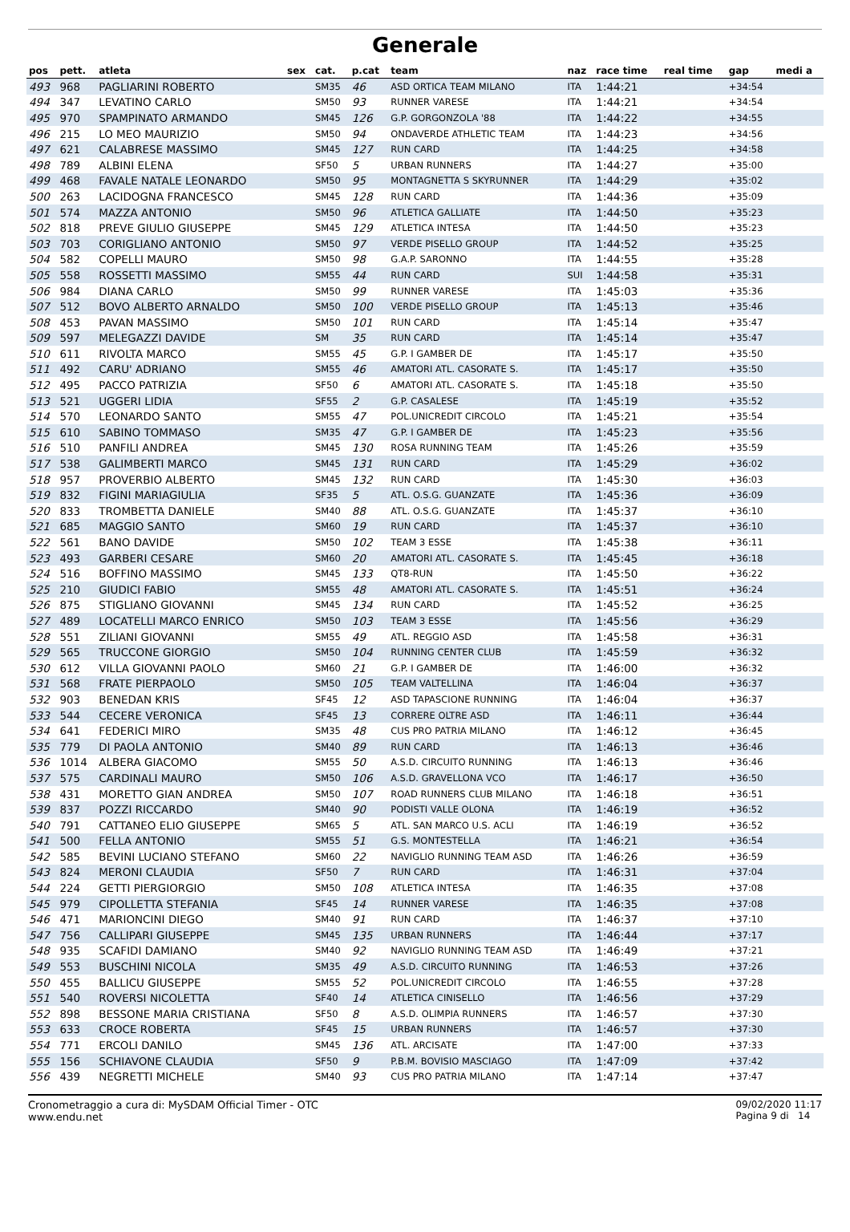Generale
| pos | pett. | atleta | sex | cat. | p.cat | team | naz | race time | real time | gap | medi a |
| --- | --- | --- | --- | --- | --- | --- | --- | --- | --- | --- | --- |
| 493 | 968 | PAGLIARINI ROBERTO | | SM35 | 46 | ASD ORTICA TEAM MILANO | ITA | 1:44:21 | | +34:54 | |
| 494 | 347 | LEVATINO CARLO | | SM50 | 93 | RUNNER VARESE | ITA | 1:44:21 | | +34:54 | |
| 495 | 970 | SPAMPINATO ARMANDO | | SM45 | 126 | G.P. GORGONZOLA '88 | ITA | 1:44:22 | | +34:55 | |
| 496 | 215 | LO MEO MAURIZIO | | SM50 | 94 | ONDAVERDE ATHLETIC TEAM | ITA | 1:44:23 | | +34:56 | |
| 497 | 621 | CALABRESE MASSIMO | | SM45 | 127 | RUN CARD | ITA | 1:44:25 | | +34:58 | |
| 498 | 789 | ALBINI ELENA | | SF50 | 5 | URBAN RUNNERS | ITA | 1:44:27 | | +35:00 | |
| 499 | 468 | FAVALE NATALE LEONARDO | | SM50 | 95 | MONTAGNETTA S SKYRUNNER | ITA | 1:44:29 | | +35:02 | |
| 500 | 263 | LACIDOGNA FRANCESCO | | SM45 | 128 | RUN CARD | ITA | 1:44:36 | | +35:09 | |
| 501 | 574 | MAZZA ANTONIO | | SM50 | 96 | ATLETICA GALLIATE | ITA | 1:44:50 | | +35:23 | |
| 502 | 818 | PREVE GIULIO GIUSEPPE | | SM45 | 129 | ATLETICA INTESA | ITA | 1:44:50 | | +35:23 | |
| 503 | 703 | CORIGLIANO ANTONIO | | SM50 | 97 | VERDE PISELLO GROUP | ITA | 1:44:52 | | +35:25 | |
| 504 | 582 | COPELLI MAURO | | SM50 | 98 | G.A.P. SARONNO | ITA | 1:44:55 | | +35:28 | |
| 505 | 558 | ROSSETTI MASSIMO | | SM55 | 44 | RUN CARD | SUI | 1:44:58 | | +35:31 | |
| 506 | 984 | DIANA CARLO | | SM50 | 99 | RUNNER VARESE | ITA | 1:45:03 | | +35:36 | |
| 507 | 512 | BOVO ALBERTO ARNALDO | | SM50 | 100 | VERDE PISELLO GROUP | ITA | 1:45:13 | | +35:46 | |
| 508 | 453 | PAVAN MASSIMO | | SM50 | 101 | RUN CARD | ITA | 1:45:14 | | +35:47 | |
| 509 | 597 | MELEGAZZI DAVIDE | | SM | 35 | RUN CARD | ITA | 1:45:14 | | +35:47 | |
| 510 | 611 | RIVOLTA MARCO | | SM55 | 45 | G.P. I GAMBER DE | ITA | 1:45:17 | | +35:50 | |
| 511 | 492 | CARU' ADRIANO | | SM55 | 46 | AMATORI ATL. CASORATE S. | ITA | 1:45:17 | | +35:50 | |
| 512 | 495 | PACCO PATRIZIA | | SF50 | 6 | AMATORI ATL. CASORATE S. | ITA | 1:45:18 | | +35:50 | |
| 513 | 521 | UGGERI LIDIA | | SF55 | 2 | G.P. CASALESE | ITA | 1:45:19 | | +35:52 | |
| 514 | 570 | LEONARDO SANTO | | SM55 | 47 | POL.UNICREDIT CIRCOLO | ITA | 1:45:21 | | +35:54 | |
| 515 | 610 | SABINO TOMMASO | | SM35 | 47 | G.P. I GAMBER DE | ITA | 1:45:23 | | +35:56 | |
| 516 | 510 | PANFILI ANDREA | | SM45 | 130 | ROSA RUNNING TEAM | ITA | 1:45:26 | | +35:59 | |
| 517 | 538 | GALIMBERTI MARCO | | SM45 | 131 | RUN CARD | ITA | 1:45:29 | | +36:02 | |
| 518 | 957 | PROVERBIO ALBERTO | | SM45 | 132 | RUN CARD | ITA | 1:45:30 | | +36:03 | |
| 519 | 832 | FIGINI MARIAGIULIA | | SF35 | 5 | ATL. O.S.G. GUANZATE | ITA | 1:45:36 | | +36:09 | |
| 520 | 833 | TROMBETTA DANIELE | | SM40 | 88 | ATL. O.S.G. GUANZATE | ITA | 1:45:37 | | +36:10 | |
| 521 | 685 | MAGGIO SANTO | | SM60 | 19 | RUN CARD | ITA | 1:45:37 | | +36:10 | |
| 522 | 561 | BANO DAVIDE | | SM50 | 102 | TEAM 3 ESSE | ITA | 1:45:38 | | +36:11 | |
| 523 | 493 | GARBERI CESARE | | SM60 | 20 | AMATORI ATL. CASORATE S. | ITA | 1:45:45 | | +36:18 | |
| 524 | 516 | BOFFINO MASSIMO | | SM45 | 133 | QT8-RUN | ITA | 1:45:50 | | +36:22 | |
| 525 | 210 | GIUDICI FABIO | | SM55 | 48 | AMATORI ATL. CASORATE S. | ITA | 1:45:51 | | +36:24 | |
| 526 | 875 | STIGLIANO GIOVANNI | | SM45 | 134 | RUN CARD | ITA | 1:45:52 | | +36:25 | |
| 527 | 489 | LOCATELLI MARCO ENRICO | | SM50 | 103 | TEAM 3 ESSE | ITA | 1:45:56 | | +36:29 | |
| 528 | 551 | ZILIANI GIOVANNI | | SM55 | 49 | ATL. REGGIO ASD | ITA | 1:45:58 | | +36:31 | |
| 529 | 565 | TRUCCONE GIORGIO | | SM50 | 104 | RUNNING CENTER CLUB | ITA | 1:45:59 | | +36:32 | |
| 530 | 612 | VILLA GIOVANNI PAOLO | | SM60 | 21 | G.P. I GAMBER DE | ITA | 1:46:00 | | +36:32 | |
| 531 | 568 | FRATE PIERPAOLO | | SM50 | 105 | TEAM VALTELLINA | ITA | 1:46:04 | | +36:37 | |
| 532 | 903 | BENEDAN KRIS | | SF45 | 12 | ASD TAPASCIONE RUNNING | ITA | 1:46:04 | | +36:37 | |
| 533 | 544 | CECERE VERONICA | | SF45 | 13 | CORRERE OLTRE ASD | ITA | 1:46:11 | | +36:44 | |
| 534 | 641 | FEDERICI MIRO | | SM35 | 48 | CUS PRO PATRIA MILANO | ITA | 1:46:12 | | +36:45 | |
| 535 | 779 | DI PAOLA ANTONIO | | SM40 | 89 | RUN CARD | ITA | 1:46:13 | | +36:46 | |
| 536 | 1014 | ALBERA GIACOMO | | SM55 | 50 | A.S.D. CIRCUITO RUNNING | ITA | 1:46:13 | | +36:46 | |
| 537 | 575 | CARDINALI MAURO | | SM50 | 106 | A.S.D. GRAVELLONA VCO | ITA | 1:46:17 | | +36:50 | |
| 538 | 431 | MORETTO GIAN ANDREA | | SM50 | 107 | ROAD RUNNERS CLUB MILANO | ITA | 1:46:18 | | +36:51 | |
| 539 | 837 | POZZI RICCARDO | | SM40 | 90 | PODISTI VALLE OLONA | ITA | 1:46:19 | | +36:52 | |
| 540 | 791 | CATTANEO ELIO GIUSEPPE | | SM65 | 5 | ATL. SAN MARCO U.S. ACLI | ITA | 1:46:19 | | +36:52 | |
| 541 | 500 | FELLA ANTONIO | | SM55 | 51 | G.S. MONTESTELLA | ITA | 1:46:21 | | +36:54 | |
| 542 | 585 | BEVINI LUCIANO STEFANO | | SM60 | 22 | NAVIGLIO RUNNING TEAM ASD | ITA | 1:46:26 | | +36:59 | |
| 543 | 824 | MERONI CLAUDIA | | SF50 | 7 | RUN CARD | ITA | 1:46:31 | | +37:04 | |
| 544 | 224 | GETTI PIERGIORGIO | | SM50 | 108 | ATLETICA INTESA | ITA | 1:46:35 | | +37:08 | |
| 545 | 979 | CIPOLLETTA STEFANIA | | SF45 | 14 | RUNNER VARESE | ITA | 1:46:35 | | +37:08 | |
| 546 | 471 | MARIONCINI DIEGO | | SM40 | 91 | RUN CARD | ITA | 1:46:37 | | +37:10 | |
| 547 | 756 | CALLIPARI GIUSEPPE | | SM45 | 135 | URBAN RUNNERS | ITA | 1:46:44 | | +37:17 | |
| 548 | 935 | SCAFIDI DAMIANO | | SM40 | 92 | NAVIGLIO RUNNING TEAM ASD | ITA | 1:46:49 | | +37:21 | |
| 549 | 553 | BUSCHINI NICOLA | | SM35 | 49 | A.S.D. CIRCUITO RUNNING | ITA | 1:46:53 | | +37:26 | |
| 550 | 455 | BALLICU GIUSEPPE | | SM55 | 52 | POL.UNICREDIT CIRCOLO | ITA | 1:46:55 | | +37:28 | |
| 551 | 540 | ROVERSI NICOLETTA | | SF40 | 14 | ATLETICA CINISELLO | ITA | 1:46:56 | | +37:29 | |
| 552 | 898 | BESSONE MARIA CRISTIANA | | SF50 | 8 | A.S.D. OLIMPIA RUNNERS | ITA | 1:46:57 | | +37:30 | |
| 553 | 633 | CROCE ROBERTA | | SF45 | 15 | URBAN RUNNERS | ITA | 1:46:57 | | +37:30 | |
| 554 | 771 | ERCOLI DANILO | | SM45 | 136 | ATL. ARCISATE | ITA | 1:47:00 | | +37:33 | |
| 555 | 156 | SCHIAVONE CLAUDIA | | SF50 | 9 | P.B.M. BOVISIO MASCIAGO | ITA | 1:47:09 | | +37:42 | |
| 556 | 439 | NEGRETTI MICHELE | | SM40 | 93 | CUS PRO PATRIA MILANO | ITA | 1:47:14 | | +37:47 | |
Cronometraggio a cura di: MySDAM Official Timer - OTC
www.endu.net
09/02/2020 11:17
Pagina 9 di 14